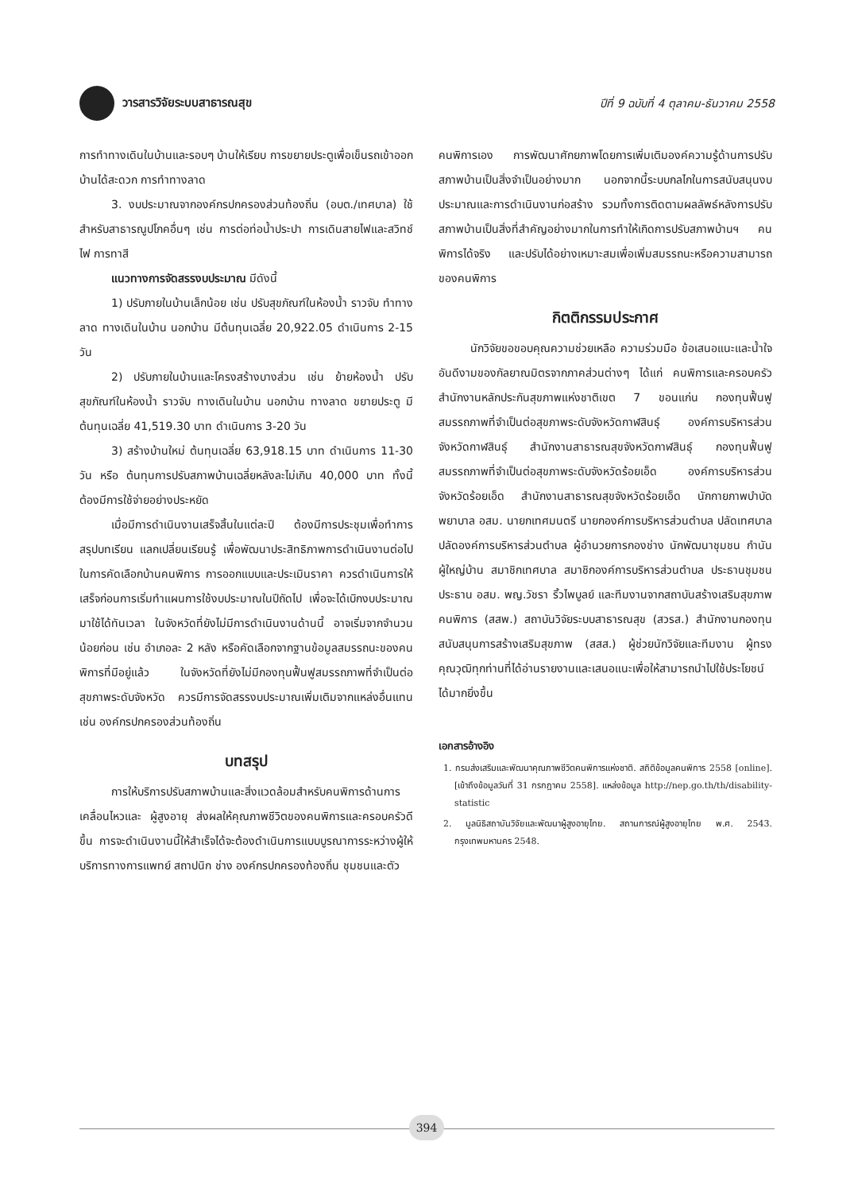วารสารวิจัยระบบสาธารณสุข
ปีที่ 9 ฉบับที่ 4 ตุลาคม-ธันวาคม 2558
การทำทางเดินในบ้านและรอบๆ บ้านให้เรียบ การขยายประตูเพื่อเข็นรถเข้าออกบ้านได้สะดวก การทำทางลาด
3. งบประมาณจากองค์กรปกครองส่วนท้องถิ่น (อบต./เทศบาล) ใช้สำหรับสาธารณูปโภคอื่นๆ เช่น การต่อท่อน้ำประปา การเดินสายไฟและสวิทช์ไฟ การทาสี
แนวทางการจัดสรรงบประมาณ มีดังนี้
1) ปรับภายในบ้านเล็กน้อย เช่น ปรับสุขภัณฑ์ในห้องน้ำ ราวจับ ทำทางลาด ทางเดินในบ้าน นอกบ้าน มีต้นทุนเฉลี่ย 20,922.05 ดำเนินการ 2-15 วัน
2) ปรับภายในบ้านและโครงสร้างบางส่วน เช่น ย้ายห้องน้ำ ปรับสุขภัณฑ์ในห้องน้ำ ราวจับ ทางเดินในบ้าน นอกบ้าน ทางลาด ขยายประตู มีต้นทุนเฉลี่ย 41,519.30 บาท ดำเนินการ 3-20 วัน
3) สร้างบ้านใหม่ ต้นทุนเฉลี่ย 63,918.15 บาท ดำเนินการ 11-30 วัน หรือ ต้นทุนการปรับสภาพบ้านเฉลี่ยหลังละไม่เกิน 40,000 บาท ทั้งนี้ ต้องมีการใช้จ่ายอย่างประหยัด
เมื่อมีการดำเนินงานเสร็จสิ้นในแต่ละปี ต้องมีการประชุมเพื่อทำการสรุปบทเรียน แลกเปลี่ยนเรียนรู้ เพื่อพัฒนาประสิทธิภาพการดำเนินงานต่อไป ในการคัดเลือกบ้านคนพิการ การออกแบบและประเมินราคา ควรดำเนินการให้เสร็จก่อนการเริ่มทำแผนการใช้งบประมาณในปีถัดไป เพื่อจะได้เบิกงบประมาณมาใช้ได้ทันเวลา ในจังหวัดที่ยังไม่มีการดำเนินงานด้านนี้ อาจเริ่มจากจำนวนน้อยก่อน เช่น อำเภอละ 2 หลัง หรือคัดเลือกจากฐานข้อมูลสมรรถนะของคนพิการที่มีอยู่แล้ว ในจังหวัดที่ยังไม่มีกองทุนฟื้นฟูสมรรถภาพที่จำเป็นต่อสุขภาพระดับจังหวัด ควรมีการจัดสรรงบประมาณเพิ่มเติมจากแหล่งอื่นแทน เช่น องค์กรปกครองส่วนท้องถิ่น
บทสรุป
การให้บริการปรับสภาพบ้านและสิ่งแวดล้อมสำหรับคนพิการด้านการเคลื่อนไหวและ ผู้สูงอายุ ส่งผลให้คุณภาพชีวิตของคนพิการและครอบครัวดีขึ้น การจะดำเนินงานนี้ให้สำเร็จได้จะต้องดำเนินการแบบบูรณาการระหว่างผู้ให้บริการทางการแพทย์ สถาปนิก ช่าง องค์กรปกครองท้องถิ่น ชุมชนและตัว
คนพิการเอง การพัฒนาศักยภาพโดยการเพิ่มเติมองค์ความรู้ด้านการปรับสภาพบ้านเป็นสิ่งจำเป็นอย่างมาก นอกจากนี้ระบบกลไกในการสนับสนุนงบประมาณและการดำเนินงานก่อสร้าง รวมทั้งการติดตามผลลัพธ์หลังการปรับสภาพบ้านเป็นสิ่งที่สำคัญอย่างมากในการทำให้เกิดการปรับสภาพบ้านฯ คนพิการได้จริง และปรับได้อย่างเหมาะสมเพื่อเพิ่มสมรรถนะหรือความสามารถของคนพิการ
กิตติกรรมประกาศ
นักวิจัยขอขอบคุณความช่วยเหลือ ความร่วมมือ ข้อเสนอแนะและน้ำใจอันดีงามของกัลยาณมิตรจากภาคส่วนต่างๆ ได้แก่ คนพิการและครอบครัว สำนักงานหลักประกันสุขภาพแห่งชาติเขต 7 ขอนแก่น กองทุนฟื้นฟูสมรรถภาพที่จำเป็นต่อสุขภาพระดับจังหวัดกาฬสินธุ์ องค์การบริหารส่วนจังหวัดกาฬสินธุ์ สำนักงานสาธารณสุขจังหวัดกาฬสินธุ์ กองทุนฟื้นฟูสมรรถภาพที่จำเป็นต่อสุขภาพระดับจังหวัดร้อยเอ็ด องค์การบริหารส่วนจังหวัดร้อยเอ็ด สำนักงานสาธารณสุขจังหวัดร้อยเอ็ด นักกายภาพบำบัด พยาบาล อสม. นายกเทศมนตรี นายกองค์การบริหารส่วนตำบล ปลัดเทศบาล ปลัดองค์การบริหารส่วนตำบล ผู้อำนวยการกองช่าง นักพัฒนาชุมชน กำนัน ผู้ใหญ่บ้าน สมาชิกเทศบาล สมาชิกองค์การบริหารส่วนตำบล ประธานชุมชน ประธาน อสม. พญ.วัชรา ริ้วไพบูลย์ และทีมงานจากสถาบันสร้างเสริมสุขภาพคนพิการ (สสพ.) สถาบันวิจัยระบบสาธารณสุข (สวรส.) สำนักงานกองทุนสนับสนุนการสร้างเสริมสุขภาพ (สสส.) ผู้ช่วยนักวิจัยและทีมงาน ผู้ทรงคุณวุฒิทุกท่านที่ได้อ่านรายงานและเสนอแนะเพื่อให้สามารถนำไปใช้ประโยชน์ได้มากยิ่งขึ้น
เอกสารอ้างอิง
1. กรมส่งเสริมและพัฒนาคุณภาพชีวิตคนพิการแห่งชาติ. สถิติข้อมูลคนพิการ 2558 [online]. [เข้าถึงข้อมูลวันที่ 31 กรกฎาคม 2558]. แหล่งข้อมูล http://nep.go.th/th/disability-statistic
2. มูลนิธิสถาบันวิจัยและพัฒนาผู้สูงอายุไทย. สถานการณ์ผู้สูงอายุไทย พ.ศ. 2543. กรุงเทพมหานคร 2548.
394